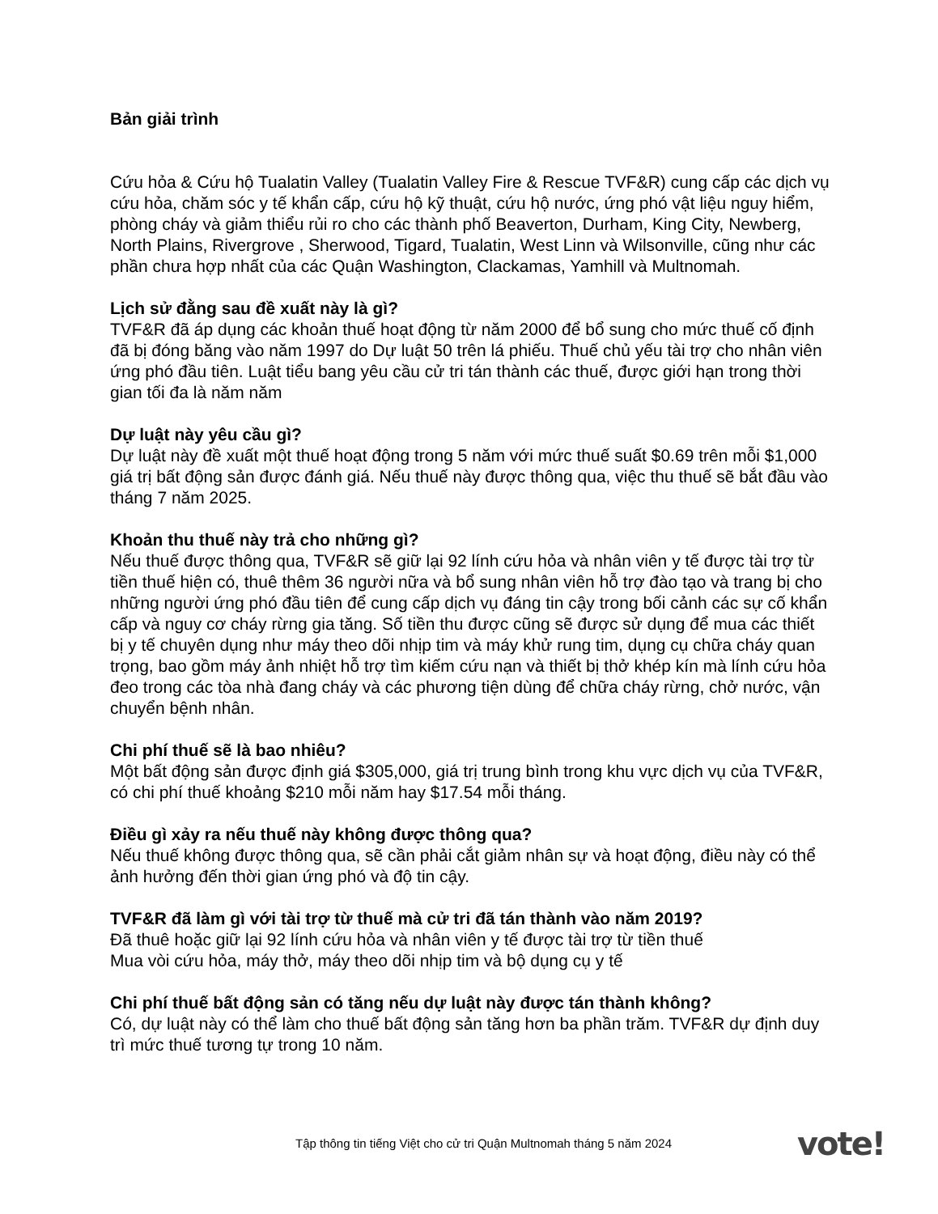Bản giải trình
Cứu hỏa & Cứu hộ Tualatin Valley (Tualatin Valley Fire & Rescue TVF&R) cung cấp các dịch vụ cứu hỏa, chăm sóc y tế khẩn cấp, cứu hộ kỹ thuật, cứu hộ nước, ứng phó vật liệu nguy hiểm, phòng cháy và giảm thiểu rủi ro cho các thành phố Beaverton, Durham, King City, Newberg, North Plains, Rivergrove , Sherwood, Tigard, Tualatin, West Linn và Wilsonville, cũng như các phần chưa hợp nhất của các Quận Washington, Clackamas, Yamhill và Multnomah.
Lịch sử đằng sau đề xuất này là gì?
TVF&R đã áp dụng các khoản thuế hoạt động từ năm 2000 để bổ sung cho mức thuế cố định đã bị đóng băng vào năm 1997 do Dự luật 50 trên lá phiếu. Thuế chủ yếu tài trợ cho nhân viên ứng phó đầu tiên. Luật tiểu bang yêu cầu cử tri tán thành các thuế, được giới hạn trong thời gian tối đa là năm năm
Dự luật này yêu cầu gì?
Dự luật này đề xuất một thuế hoạt động trong 5 năm với mức thuế suất $0.69 trên mỗi $1,000 giá trị bất động sản được đánh giá. Nếu thuế này được thông qua, việc thu thuế sẽ bắt đầu vào tháng 7 năm 2025.
Khoản thu thuế này trả cho những gì?
Nếu thuế được thông qua, TVF&R sẽ giữ lại 92 lính cứu hỏa và nhân viên y tế được tài trợ từ tiền thuế hiện có, thuê thêm 36 người nữa và bổ sung nhân viên hỗ trợ đào tạo và trang bị cho những người ứng phó đầu tiên để cung cấp dịch vụ đáng tin cậy trong bối cảnh các sự cố khẩn cấp và nguy cơ cháy rừng gia tăng. Số tiền thu được cũng sẽ được sử dụng để mua các thiết bị y tế chuyên dụng như máy theo dõi nhịp tim và máy khử rung tim, dụng cụ chữa cháy quan trọng, bao gồm máy ảnh nhiệt hỗ trợ tìm kiếm cứu nạn và thiết bị thở khép kín mà lính cứu hỏa đeo trong các tòa nhà đang cháy và các phương tiện dùng để chữa cháy rừng, chở nước, vận chuyển bệnh nhân.
Chi phí thuế sẽ là bao nhiêu?
Một bất động sản được định giá $305,000, giá trị trung bình trong khu vực dịch vụ của TVF&R, có chi phí thuế khoảng $210 mỗi năm hay $17.54 mỗi tháng.
Điều gì xảy ra nếu thuế này không được thông qua?
Nếu thuế không được thông qua, sẽ cần phải cắt giảm nhân sự và hoạt động, điều này có thể ảnh hưởng đến thời gian ứng phó và độ tin cậy.
TVF&R đã làm gì với tài trợ từ thuế mà cử tri đã tán thành vào năm 2019?
Đã thuê hoặc giữ lại 92 lính cứu hỏa và nhân viên y tế được tài trợ từ tiền thuế
Mua vòi cứu hỏa, máy thở, máy theo dõi nhịp tim và bộ dụng cụ y tế
Chi phí thuế bất động sản có tăng nếu dự luật này được tán thành không?
Có, dự luật này có thể làm cho thuế bất động sản tăng hơn ba phần trăm. TVF&R dự định duy trì mức thuế tương tự trong 10 năm.
Tập thông tin tiếng Việt cho cử tri Quận Multnomah tháng 5 năm 2024
vote!